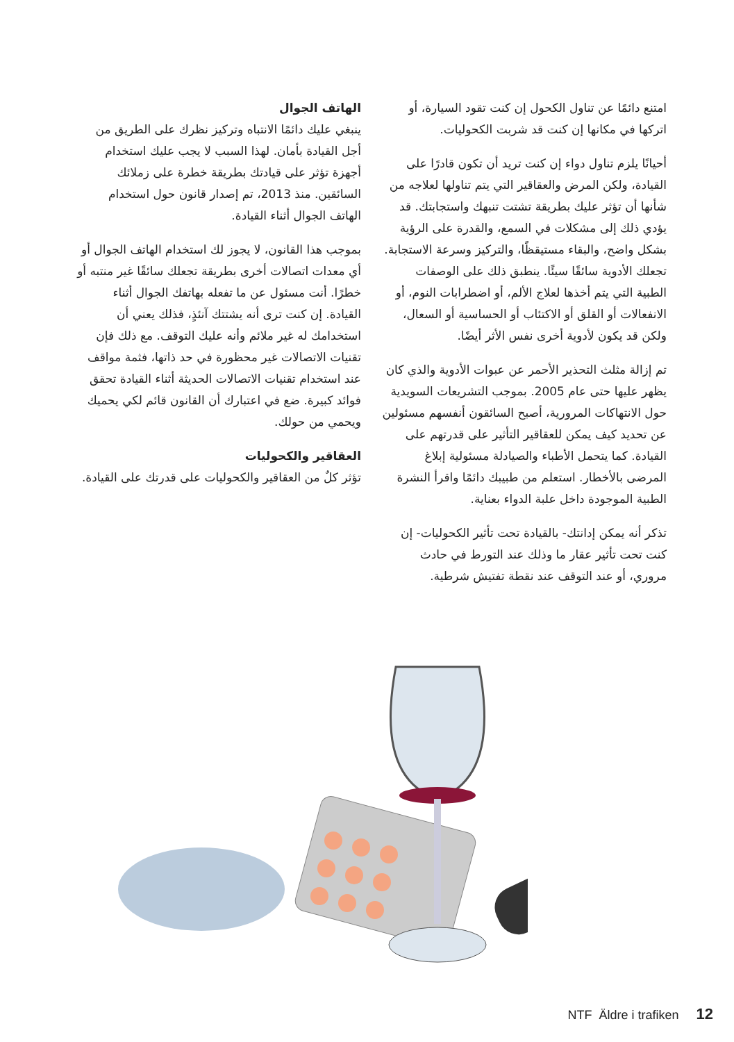الهاتف الجوال
ينبغي عليك دائمًا الانتباه وتركيز نظرك على الطريق من أجل القيادة بأمان. لهذا السبب لا يجب عليك استخدام أجهزة تؤثر على قيادتك بطريقة خطرة على زملائك السائقين. منذ 2013، تم إصدار قانون حول استخدام الهاتف الجوال أثناء القيادة.
بموجب هذا القانون، لا يجوز لك استخدام الهاتف الجوال أو أي معدات اتصالات أخرى بطريقة تجعلك سائقًا غير منتبه أو خطرًا. أنت مسئول عن ما تفعله بهاتفك الجوال أثناء القيادة. إن كنت ترى أنه يشتتك آنئذٍ، فذلك يعني أن استخدامك له غير ملائم وأنه عليك التوقف. مع ذلك فإن تقنيات الاتصالات غير محظورة في حد ذاتها، فثمة مواقف عند استخدام تقنيات الاتصالات الحديثة أثناء القيادة تحقق فوائد كبيرة. ضع في اعتبارك أن القانون قائم لكي يحميك ويحمي من حولك.
العقاقير والكحوليات
تؤثر كلٌ من العقاقير والكحوليات على قدرتك على القيادة.
امتنع دائمًا عن تناول الكحول إن كنت تقود السيارة، أو اتركها في مكانها إن كنت قد شربت الكحوليات.
أحيانًا يلزم تناول دواء إن كنت تريد أن تكون قادرًا على القيادة، ولكن المرض والعقاقير التي يتم تناولها لعلاجه من شأنها أن تؤثر عليك بطريقة تشتت تنبهك واستجابتك. قد يؤدي ذلك إلى مشكلات في السمع، والقدرة على الرؤية بشكل واضح، والبقاء مستيقظًا، والتركيز وسرعة الاستجابة. تجعلك الأدوية سائقًا سيئًا. ينطبق ذلك على الوصفات الطبية التي يتم أخذها لعلاج الألم، أو اضطرابات النوم، أو الانفعالات أو القلق أو الاكتئاب أو الحساسية أو السعال، ولكن قد يكون لأدوية أخرى نفس الأثر أيضًا.
تم إزالة مثلث التحذير الأحمر عن عبوات الأدوية والذي كان يظهر عليها حتى عام 2005. بموجب التشريعات السويدية حول الانتهاكات المرورية، أصبح السائقون أنفسهم مسئولين عن تحديد كيف يمكن للعقاقير التأثير على قدرتهم على القيادة. كما يتحمل الأطباء والصيادلة مسئولية إبلاغ المرضى بالأخطار. استعلم من طبيبك دائمًا واقرأ النشرة الطبية الموجودة داخل علبة الدواء بعناية.
تذكر أنه يمكن إدانتك- بالقيادة تحت تأثير الكحوليات- إن كنت تحت تأثير عقار ما وذلك عند التورط في حادث مروري، أو عند التوقف عند نقطة تفتيش شرطية.
NTF Äldre i trafiken 12